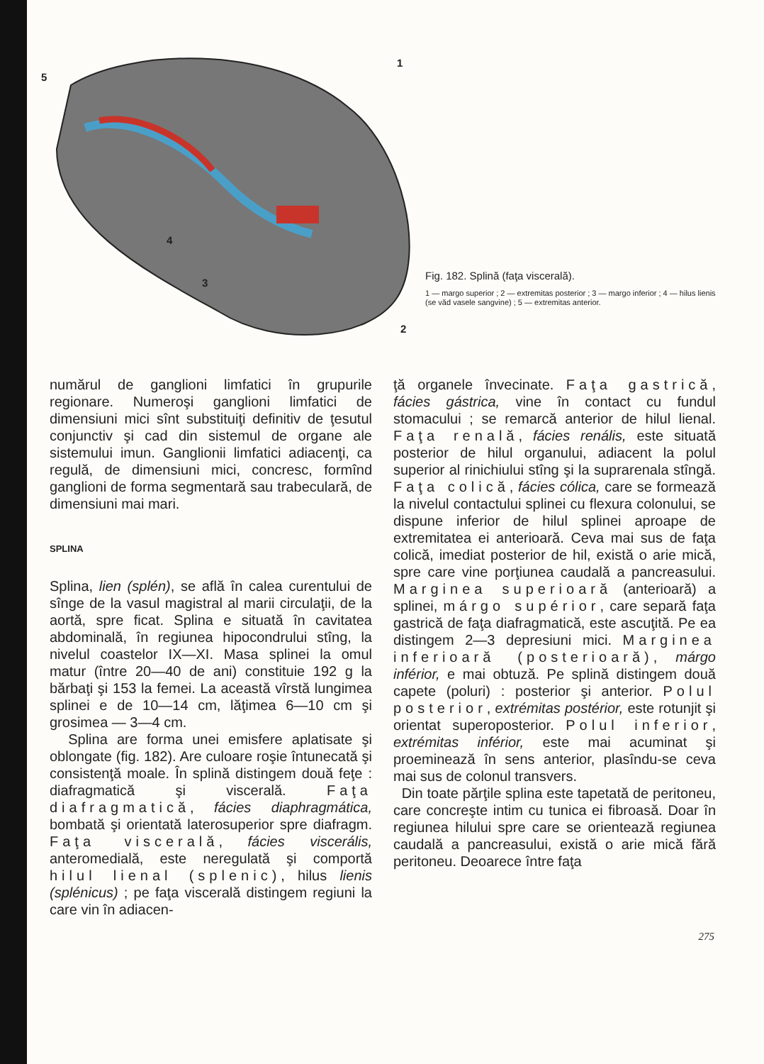5
1
4
3
2
Fig. 182. Splină (faţa viscerală).
1 — margo superior ; 2 — extremitas posterior ; 3 — margo inferior ; 4 — hilus lienis (se văd vasele sangvine) ; 5 — extremitas anterior.
numărul de ganglioni limfatici în grupurile regionare. Numeroşi ganglioni limfatici de dimensiuni mici sînt substituiţi definitiv de ţesutul conjunctiv şi cad din sistemul de organe ale sistemului imun. Ganglionii limfatici adiacenţi, ca regulă, de dimensiuni mici, concresc, formînd ganglioni de forma segmentară sau trabeculară, de dimensiuni mai mari.
SPLINA
Splina, lien (splén), se află în calea curentului de sînge de la vasul magistral al marii circulaţii, de la aortă, spre ficat. Splina e situată în cavitatea abdominală, în regiunea hipocondrului stîng, la nivelul coastelor IX—XI. Masa splinei la omul matur (între 20—40 de ani) constituie 192 g la bărbaţi şi 153 la femei. La această vîrstă lungimea splinei e de 10—14 cm, lăţimea 6—10 cm şi grosimea — 3—4 cm.
Splina are forma unei emisfere aplatisate şi oblongate (fig. 182). Are culoare roşie întunecată şi consistenţă moale. În splină distingem două feţe : diafragmatică şi viscerală. Faţa diafragmatică, fácies diaphragmática, bombată şi orientată laterosuperior spre diafragm. Faţa viscerală, fácies viscerális, anteromedială, este neregulată şi comportă hilul lienal (splenic), hilus lienis (splénicus) ; pe faţa viscerală distingem regiuni la care vin în adiacen-
ţă organele învecinate. Faţa gastrică, fácies gástrica, vine în contact cu fundul stomacului ; se remarcă anterior de hilul lienal. Faţa renală, fácies renális, este situată posterior de hilul organului, adiacent la polul superior al rinichiului stîng şi la suprarenala stîngă. Faţa colică, fácies cólica, care se formează la nivelul contactului splinei cu flexura colonului, se dispune inferior de hilul splinei aproape de extremitatea ei anterioară. Ceva mai sus de faţa colică, imediat posterior de hil, există o arie mică, spre care vine porţiunea caudală a pancreasului. Marginea superioară (anterioară) a splinei, márgo supérior, care separă faţa gastrică de faţa diafragmatică, este ascuţită. Pe ea distingem 2—3 depresiuni mici. Marginea inferioară (posterioară), márgo inférior, e mai obtuză. Pe splină distingem două capete (poluri) : posterior şi anterior. Polul posterior, extrémitas postérior, este rotunjit şi orientat superoposterior. Polul inferior, extrémitas inférior, este mai acuminat şi proeminează în sens anterior, plasîndu-se ceva mai sus de colonul transvers.
Din toate părţile splina este tapetată de peritoneu, care concreşte intim cu tunica ei fibroasă. Doar în regiunea hilului spre care se orientează regiunea caudală a pancreasului, există o arie mică fără peritoneu. Deoarece între faţa
275